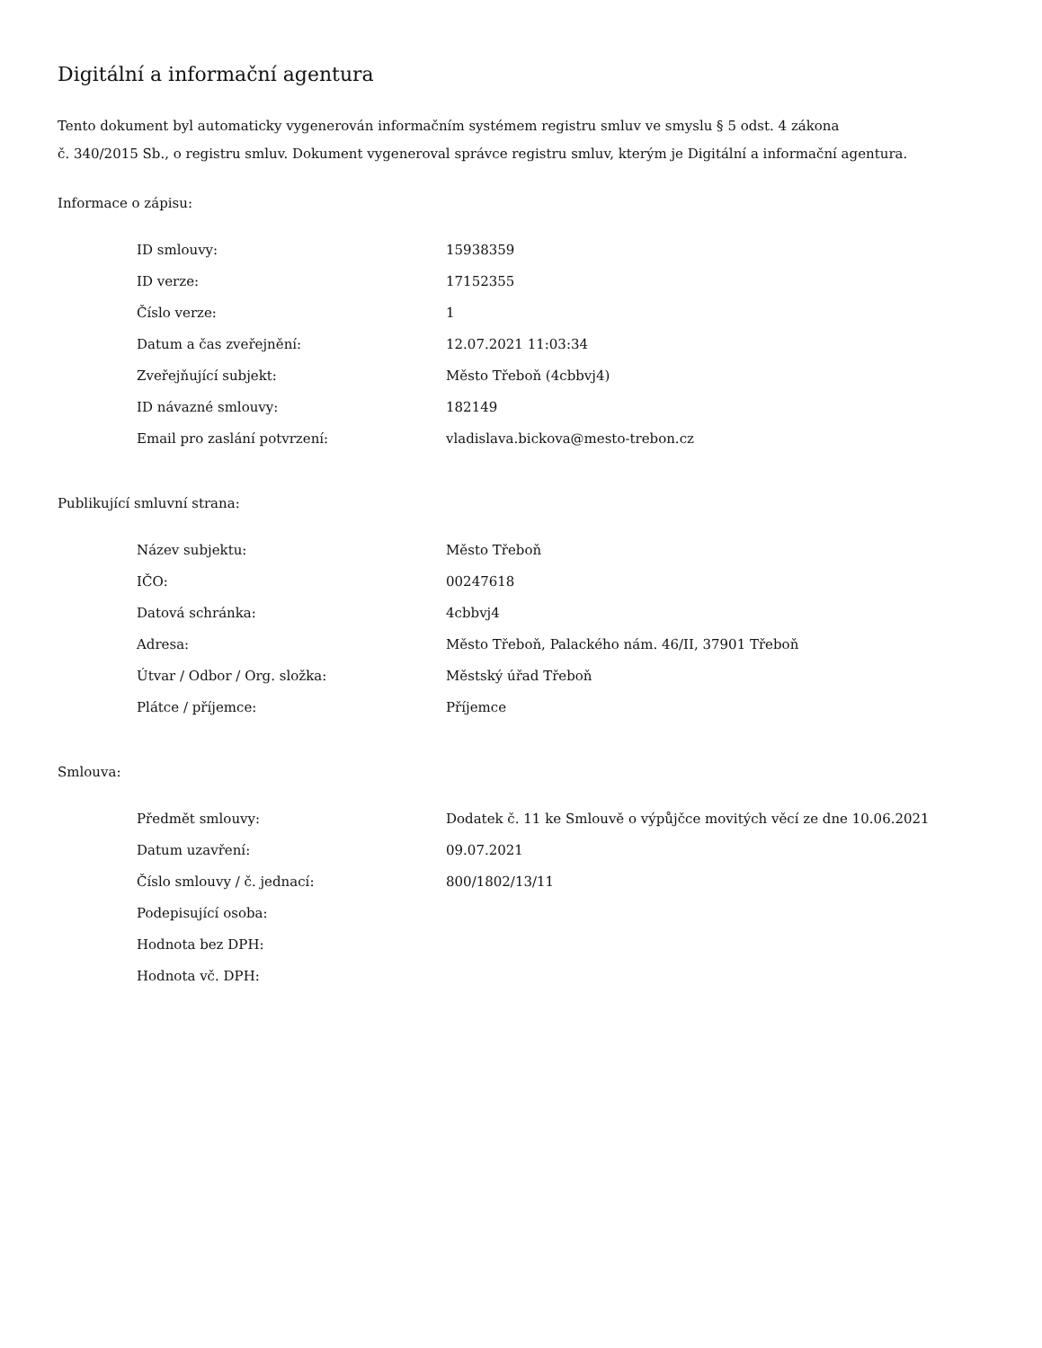Digitální a informační agentura
Tento dokument byl automaticky vygenerován informačním systémem registru smluv ve smyslu § 5 odst. 4 zákona
č. 340/2015 Sb., o registru smluv. Dokument vygeneroval správce registru smluv, kterým je Digitální a informační agentura.
Informace o zápisu:
| ID smlouvy: | 15938359 |
| ID verze: | 17152355 |
| Číslo verze: | 1 |
| Datum a čas zveřejnění: | 12.07.2021 11:03:34 |
| Zveřejňující subjekt: | Město Třeboň (4cbbvj4) |
| ID návazné smlouvy: | 182149 |
| Email pro zaslání potvrzení: | vladislava.bickova@mesto-trebon.cz |
Publikující smluvní strana:
| Název subjektu: | Město Třeboň |
| IČO: | 00247618 |
| Datová schránka: | 4cbbvj4 |
| Adresa: | Město Třeboň, Palackého nám. 46/II, 37901 Třeboň |
| Útvar / Odbor / Org. složka: | Městský úřad Třeboň |
| Plátce / příjemce: | Příjemce |
Smlouva:
| Předmět smlouvy: | Dodatek č. 11 ke Smlouvě o výpůjčce movitých věcí ze dne 10.06.2021 |
| Datum uzavření: | 09.07.2021 |
| Číslo smlouvy / č. jednací: | 800/1802/13/11 |
| Podepisující osoba: | |
| Hodnota bez DPH: | |
| Hodnota vč. DPH: | |